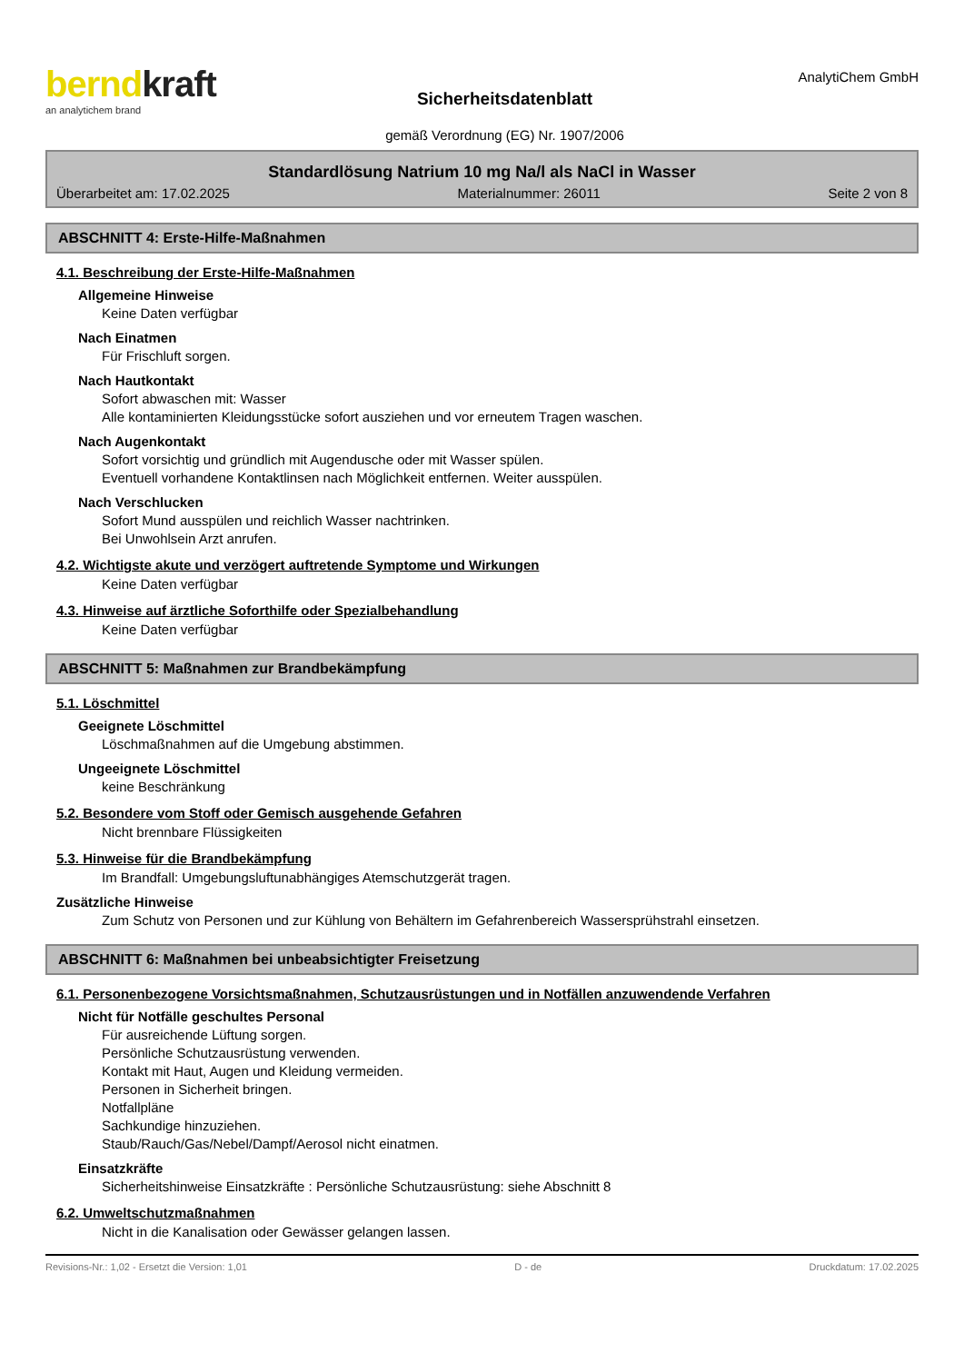berndkraft
an analytichem brand
Sicherheitsdatenblatt
gemäß Verordnung (EG) Nr. 1907/2006
AnalytiChem GmbH
Standardlösung Natrium 10 mg Na/l als NaCl in Wasser
Überarbeitet am: 17.02.2025 Materialnummer: 26011 Seite 2 von 8
ABSCHNITT 4: Erste-Hilfe-Maßnahmen
4.1. Beschreibung der Erste-Hilfe-Maßnahmen
Allgemeine Hinweise
Keine Daten verfügbar
Nach Einatmen
Für Frischluft sorgen.
Nach Hautkontakt
Sofort abwaschen mit: Wasser
Alle kontaminierten Kleidungsstücke sofort ausziehen und vor erneutem Tragen waschen.
Nach Augenkontakt
Sofort vorsichtig und gründlich mit Augendusche oder mit Wasser spülen.
Eventuell vorhandene Kontaktlinsen nach Möglichkeit entfernen. Weiter ausspülen.
Nach Verschlucken
Sofort Mund ausspülen und reichlich Wasser nachtrinken.
Bei Unwohlsein Arzt anrufen.
4.2. Wichtigste akute und verzögert auftretende Symptome und Wirkungen
Keine Daten verfügbar
4.3. Hinweise auf ärztliche Soforthilfe oder Spezialbehandlung
Keine Daten verfügbar
ABSCHNITT 5: Maßnahmen zur Brandbekämpfung
5.1. Löschmittel
Geeignete Löschmittel
Löschmaßnahmen auf die Umgebung abstimmen.
Ungeeignete Löschmittel
keine Beschränkung
5.2. Besondere vom Stoff oder Gemisch ausgehende Gefahren
Nicht brennbare Flüssigkeiten
5.3. Hinweise für die Brandbekämpfung
Im Brandfall: Umgebungsluftunabhängiges Atemschutzgerät tragen.
Zusätzliche Hinweise
Zum Schutz von Personen und zur Kühlung von Behältern im Gefahrenbereich Wassersprühstrahl einsetzen.
ABSCHNITT 6: Maßnahmen bei unbeabsichtigter Freisetzung
6.1. Personenbezogene Vorsichtsmaßnahmen, Schutzausrüstungen und in Notfällen anzuwendende Verfahren
Nicht für Notfälle geschultes Personal
Für ausreichende Lüftung sorgen.
Persönliche Schutzausrüstung verwenden.
Kontakt mit Haut, Augen und Kleidung vermeiden.
Personen in Sicherheit bringen.
Notfallpläne
Sachkundige hinzuziehen.
Staub/Rauch/Gas/Nebel/Dampf/Aerosol nicht einatmen.
Einsatzkräfte
Sicherheitshinweise Einsatzkräfte : Persönliche Schutzausrüstung: siehe Abschnitt 8
6.2. Umweltschutzmaßnahmen
Nicht in die Kanalisation oder Gewässer gelangen lassen.
Revisions-Nr.: 1,02 - Ersetzt die Version: 1,01 D - de Druckdatum: 17.02.2025